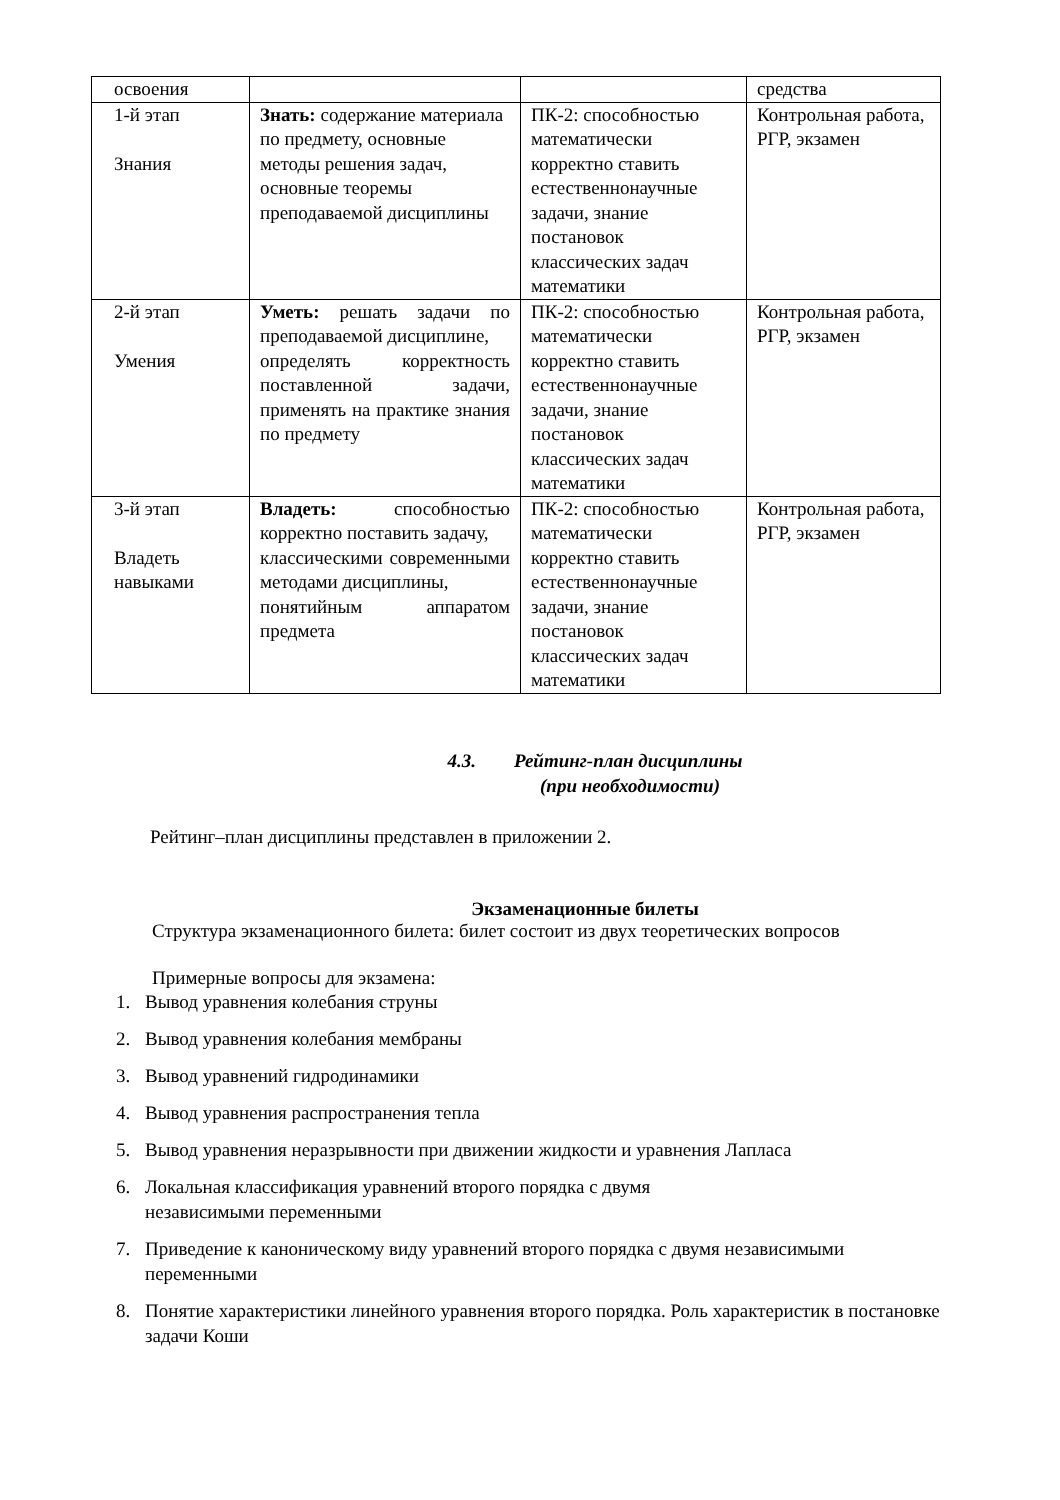| освоения | | | средства |
| 1-й этап Знания | Знать: содержание материала по предмету, основные методы решения задач, основные теоремы преподаваемой дисциплины | ПК-2: способностью математически корректно ставить естественнонаучные задачи, знание постановок классических задач математики | Контрольная работа, РГР, экзамен |
| 2-й этап Умения | Уметь: решать задачи по преподаваемой дисциплине, определять корректность поставленной задачи, применять на практике знания по предмету | ПК-2: способностью математически корректно ставить естественнонаучные задачи, знание постановок классических задач математики | Контрольная работа, РГР, экзамен |
| 3-й этап Владеть навыками | Владеть: способностью корректно поставить задачу, классическими современными методами дисциплины, понятийным аппаратом предмета | ПК-2: способностью математически корректно ставить естественнонаучные задачи, знание постановок классических задач математики | Контрольная работа, РГР, экзамен |
4.3. Рейтинг-план дисциплины
(при необходимости)
Рейтинг–план дисциплины представлен в приложении 2.
Экзаменационные билеты
Структура экзаменационного билета: билет состоит из двух теоретических вопросов
Примерные вопросы для экзамена:
1. Вывод уравнения колебания струны
2. Вывод уравнения колебания мембраны
3. Вывод уравнений гидродинамики
4. Вывод уравнения распространения тепла
5. Вывод уравнения неразрывности при движении жидкости и уравнения Лапласа
6. Локальная классификация уравнений второго порядка с двумя
независимыми переменными
7. Приведение к каноническому виду уравнений второго порядка с двумя независимыми переменными
8. Понятие характеристики линейного уравнения второго порядка. Роль характеристик в постановке задачи Коши